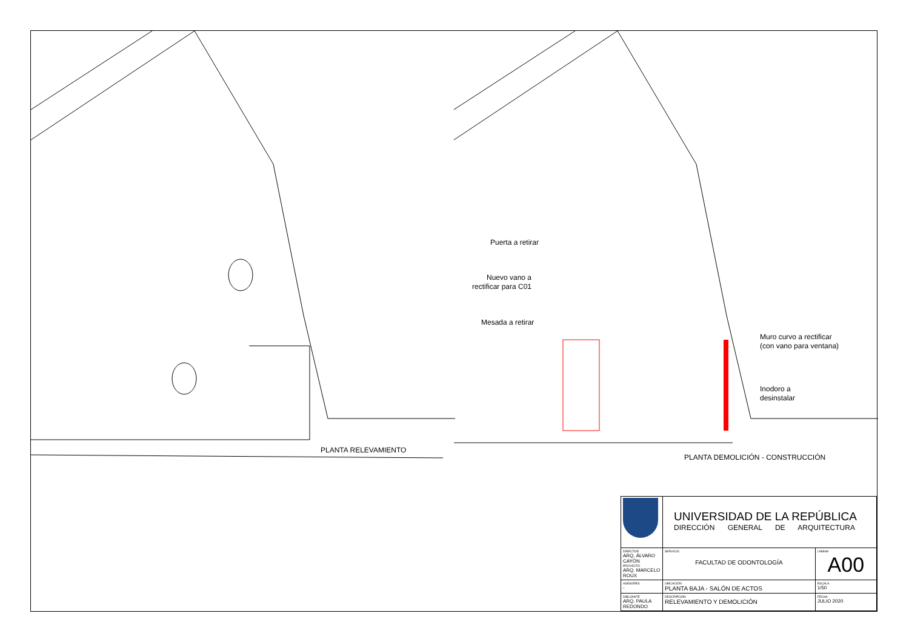PLANTA RELEVAMIENTO
Puerta a retirar
Nuevo vano a
rectificar para C01
Mesada a retirar
Muro curvo a rectificar
(con vano para ventana)
Inodoro a
desinstalar
PLANTA DEMOLICIÓN - CONSTRUCCIÓN
| | UNIVERSIDAD DE LA REPÚBLICA DIRECCIÓN GENERAL DE ARQUITECTURA | |
| DIRECTOR ARQ. ÁLVARO CAYÓN PROYECTO ARQ. MARCELO ROUX | SERVICIO FACULTAD DE ODONTOLOGÍA | LÁMINA A00 |
| ASESORES - | UBICACIÓN PLANTA BAJA - SALÓN DE ACTOS | ESCALA 1/50 |
| DIBUJANTE ARQ. PAULA REDONDO | DESCRIPCIÓN RELEVAMIENTO Y DEMOLICIÓN | FECHA JULIO 2020 |